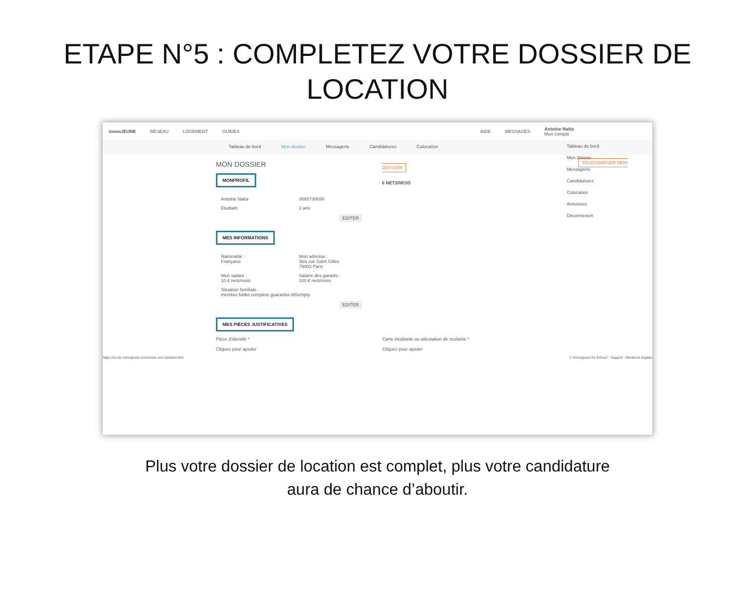ETAPE N°5 : COMPLETEZ VOTRE DOSSIER DE LOCATION
immoJEUNE RÉSEAU LOGEMENT GUIDES AIDE MESSAGES Antoine Natta
Mon compte
Tableau de bord Mon dossier Messagerie Candidatures Colocation
Tableau de bord
Mon dossier
Messagerie
Candidatures
Colocation
Annonces
Déconnexion
MON DOSSIER
MONPROFIL
Antoine Natta 0665730656
Etudiant 1 ans
EDITER
MES INFORMATIONS
Nationalité :
Française
Mon adresse :
3bis rue Saint Gilles
75003 Paris
Mon salaire :
10 € nets/mois
Salaire des garants :
100 € nets/mois
Situation familiale :
member.folder.complete.guarantor.tdSempty
EDITER
TÉLÉCHARGER MON DOSSIER
€ NETS/MOIS
MES PIÈCES JUSTIFICATIVES
Pièce d'identité *
Cliquez pour ajouter Carte étudiante ou attestation de scolarité *
Cliquez pour ajouter
https://ecole.immojeune.com/creer-son-dossier.html © Immojeune for School - Support - Mentions légales
Plus votre dossier de location est complet, plus votre candidature
aura de chance d’aboutir.